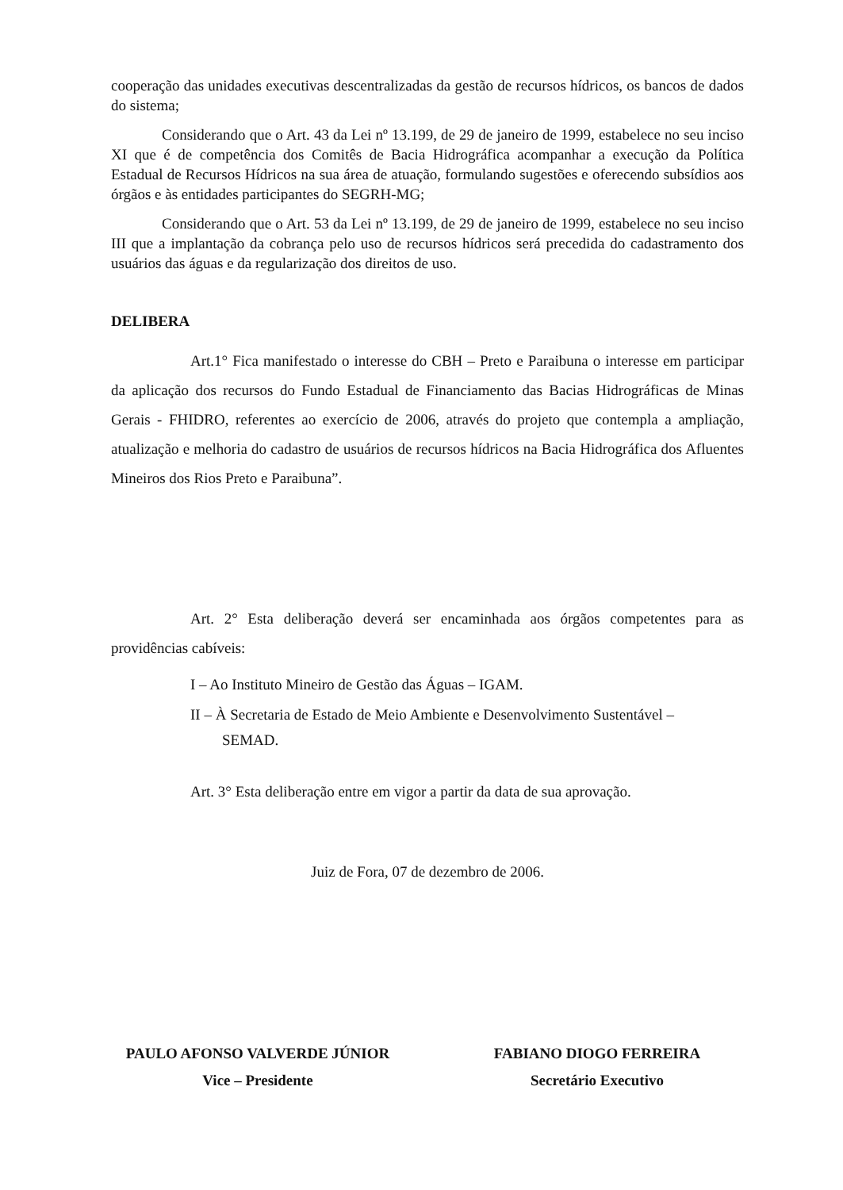cooperação das unidades executivas descentralizadas da gestão de recursos hídricos, os bancos de dados do sistema;
Considerando que o Art. 43 da Lei nº 13.199, de 29 de janeiro de 1999, estabelece no seu inciso XI que é de competência dos Comitês de Bacia Hidrográfica acompanhar a execução da Política Estadual de Recursos Hídricos na sua área de atuação, formulando sugestões e oferecendo subsídios aos órgãos e às entidades participantes do SEGRH-MG;
Considerando que o Art. 53 da Lei nº 13.199, de 29 de janeiro de 1999, estabelece no seu inciso III que a implantação da cobrança pelo uso de recursos hídricos será precedida do cadastramento dos usuários das águas e da regularização dos direitos de uso.
DELIBERA
Art.1° Fica manifestado o interesse do CBH – Preto e Paraibuna o interesse em participar da aplicação dos recursos do Fundo Estadual de Financiamento das Bacias Hidrográficas de Minas Gerais - FHIDRO, referentes ao exercício de 2006, através do projeto que contempla a ampliação, atualização e melhoria do cadastro de usuários de recursos hídricos na Bacia Hidrográfica dos Afluentes Mineiros dos Rios Preto e Paraibuna”.
Art. 2° Esta deliberação deverá ser encaminhada aos órgãos competentes para as providências cabíveis:
I – Ao Instituto Mineiro de Gestão das Águas – IGAM.
II – À Secretaria de Estado de Meio Ambiente e Desenvolvimento Sustentável –
SEMAD.
Art. 3° Esta deliberação entre em vigor a partir da data de sua aprovação.
Juiz de Fora, 07 de dezembro de 2006.
PAULO AFONSO VALVERDE JÚNIOR
Vice – Presidente
FABIANO DIOGO FERREIRA
Secretário Executivo